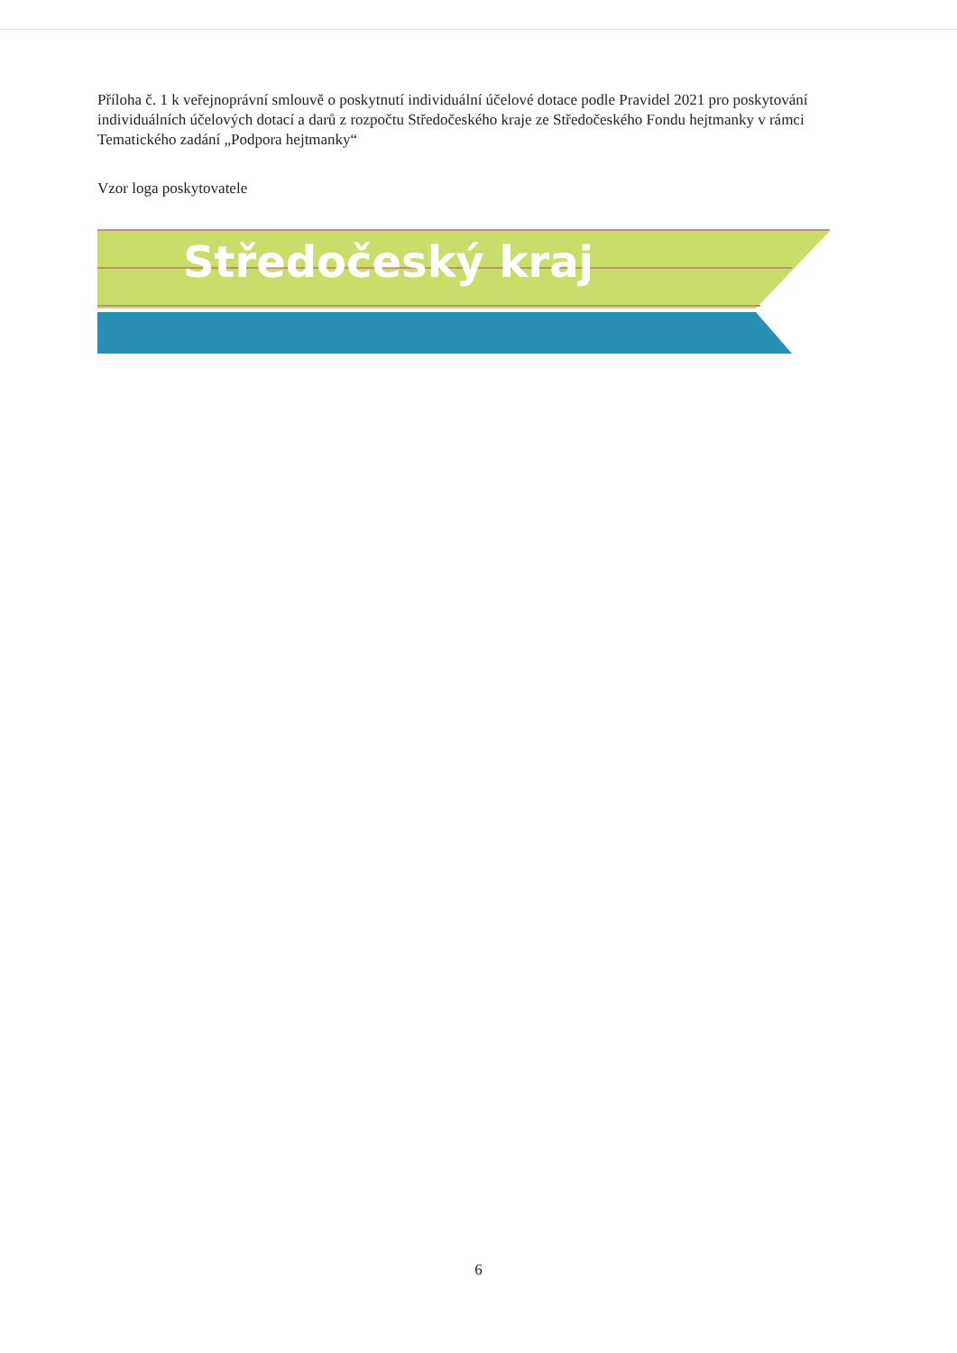Příloha č. 1 k veřejnoprávní smlouvě o poskytnutí individuální účelové dotace podle Pravidel 2021 pro poskytování individuálních účelových dotací a darů z rozpočtu Středočeského kraje ze Středočeského Fondu hejtmanky v rámci Tematického zadání „Podpora hejtmanky“
Vzor loga poskytovatele
Středočeský kraj
6